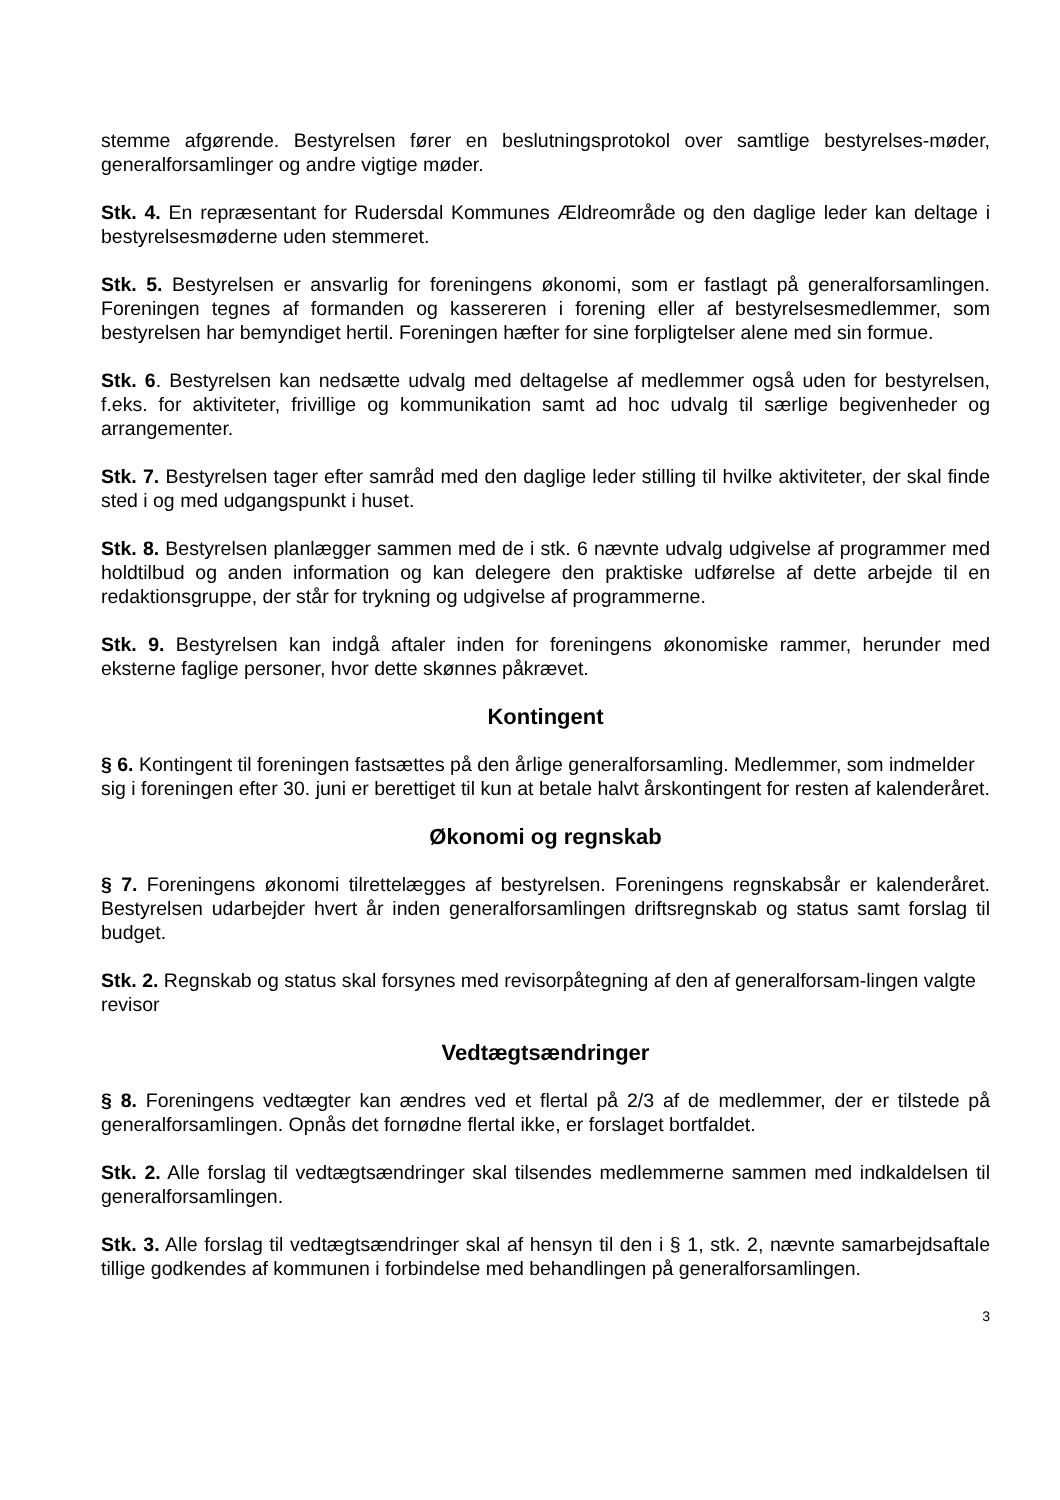stemme afgørende. Bestyrelsen fører en beslutningsprotokol over samtlige bestyrelses-møder, generalforsamlinger og andre vigtige møder.
Stk. 4. En repræsentant for Rudersdal Kommunes Ældreområde og den daglige leder kan deltage i bestyrelsesmøderne uden stemmeret.
Stk. 5. Bestyrelsen er ansvarlig for foreningens økonomi, som er fastlagt på generalforsamlingen. Foreningen tegnes af formanden og kassereren i forening eller af bestyrelsesmedlemmer, som bestyrelsen har bemyndiget hertil. Foreningen hæfter for sine forpligtelser alene med sin formue.
Stk. 6. Bestyrelsen kan nedsætte udvalg med deltagelse af medlemmer også uden for bestyrelsen, f.eks. for aktiviteter, frivillige og kommunikation samt ad hoc udvalg til særlige begivenheder og arrangementer.
Stk. 7. Bestyrelsen tager efter samråd med den daglige leder stilling til hvilke aktiviteter, der skal finde sted i og med udgangspunkt i huset.
Stk. 8. Bestyrelsen planlægger sammen med de i stk. 6 nævnte udvalg udgivelse af programmer med holdtilbud og anden information og kan delegere den praktiske udførelse af dette arbejde til en redaktionsgruppe, der står for trykning og udgivelse af programmerne.
Stk. 9. Bestyrelsen kan indgå aftaler inden for foreningens økonomiske rammer, herunder med eksterne faglige personer, hvor dette skønnes påkrævet.
Kontingent
§ 6. Kontingent til foreningen fastsættes på den årlige generalforsamling. Medlemmer, som indmelder sig i foreningen efter 30. juni er berettiget til kun at betale halvt årskontingent for resten af kalenderåret.
Økonomi og regnskab
§ 7. Foreningens økonomi tilrettelægges af bestyrelsen. Foreningens regnskabsår er kalenderåret. Bestyrelsen udarbejder hvert år inden generalforsamlingen driftsregnskab og status samt forslag til budget.
Stk. 2. Regnskab og status skal forsynes med revisorpåtegning af den af generalforsam-lingen valgte revisor
Vedtægtsændringer
§ 8. Foreningens vedtægter kan ændres ved et flertal på 2/3 af de medlemmer, der er tilstede på generalforsamlingen. Opnås det fornødne flertal ikke, er forslaget bortfaldet.
Stk. 2. Alle forslag til vedtægtsændringer skal tilsendes medlemmerne sammen med indkaldelsen til generalforsamlingen.
Stk. 3. Alle forslag til vedtægtsændringer skal af hensyn til den i § 1, stk. 2, nævnte samarbejdsaftale tillige godkendes af kommunen i forbindelse med behandlingen på generalforsamlingen.
3